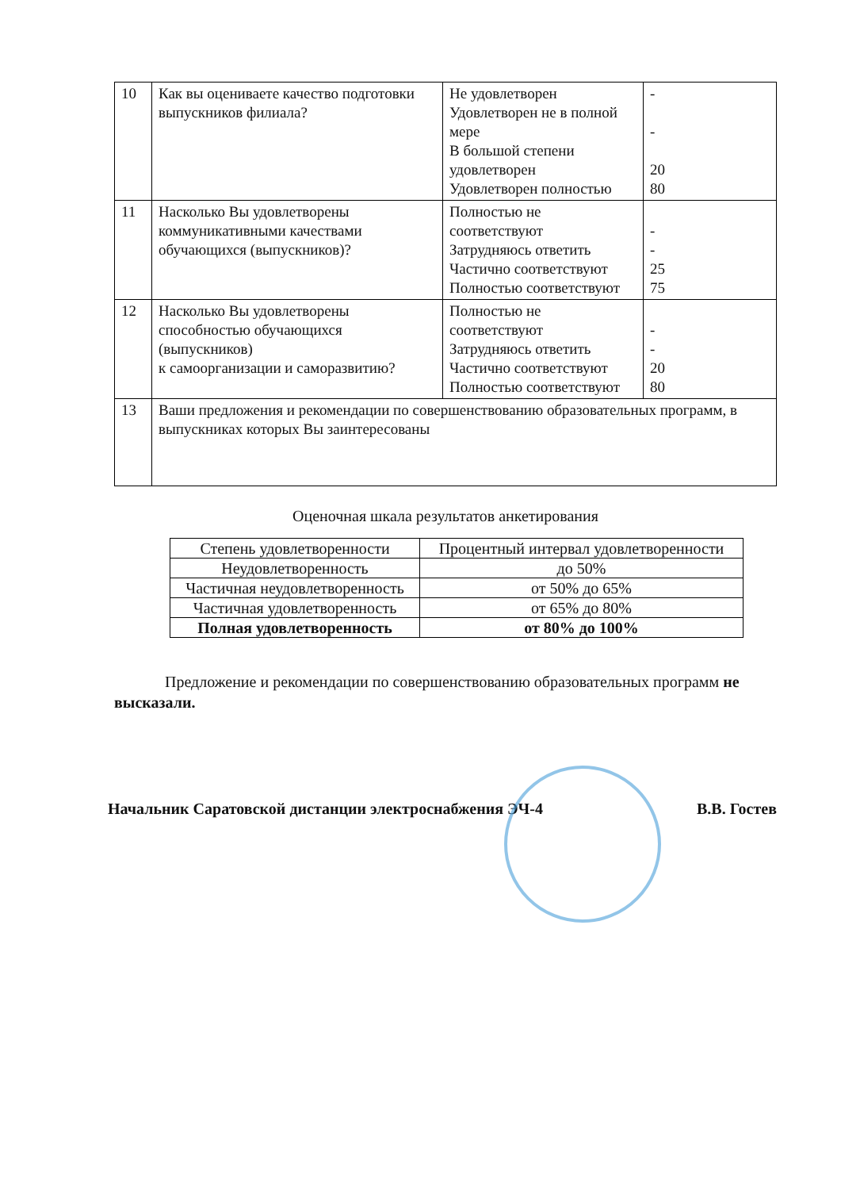| 10 | Как вы оцениваете качество подготовки выпускников филиала? | Не удовлетворен Удовлетворен не в полной мере В большой степени удовлетворен Удовлетворен полностью | - - 20 80 |
| 11 | Насколько Вы удовлетворены коммуникативными качествами обучающихся (выпускников)? | Полностью не соответствуют Затрудняюсь ответить Частично соответствуют Полностью соответствуют | - - 25 75 |
| 12 | Насколько Вы удовлетворены способностью обучающихся (выпускников) к самоорганизации и саморазвитию? | Полностью не соответствуют Затрудняюсь ответить Частично соответствуют Полностью соответствуют | - - 20 80 |
| 13 | Ваши предложения и рекомендации по совершенствованию образовательных программ, в выпускниках которых Вы заинтересованы | | |
Оценочная шкала результатов анкетирования
| Степень удовлетворенности | Процентный интервал удовлетворенности |
| --- | --- |
| Неудовлетворенность | до 50% |
| Частичная неудовлетворенность | от 50% до 65% |
| Частичная удовлетворенность | от 65% до 80% |
| Полная удовлетворенность | от 80% до 100% |
Предложение и рекомендации по совершенствованию образовательных программ не высказали.
Начальник Саратовской дистанции электроснабжения ЭЧ-4 В.В. Гостев